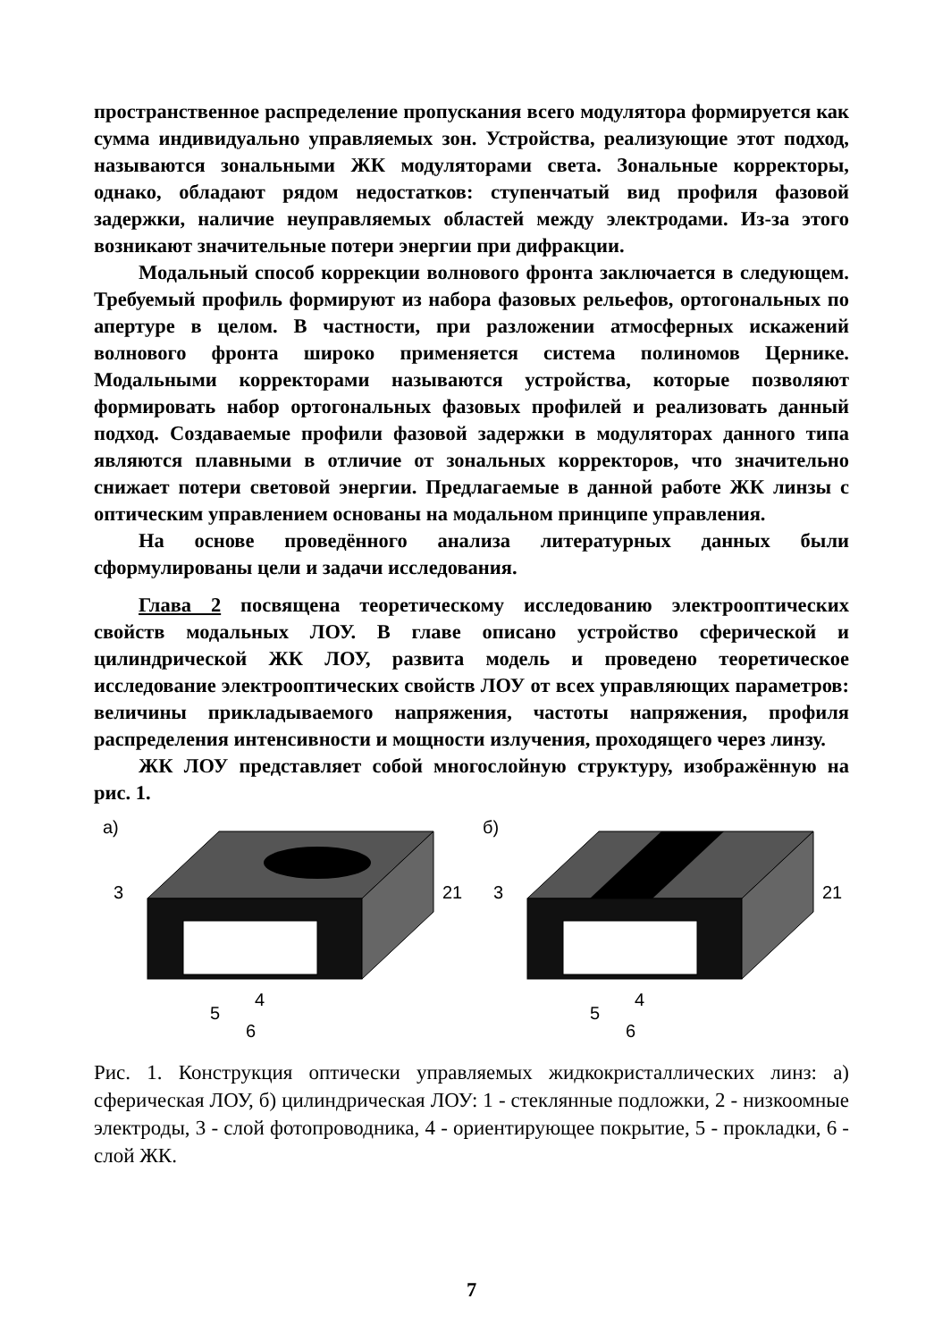пространственное распределение пропускания всего модулятора формируется как сумма индивидуально управляемых зон. Устройства, реализующие этот подход, называются зональными ЖК модуляторами света. Зональные корректоры, однако, обладают рядом недостатков: ступенчатый вид профиля фазовой задержки, наличие неуправляемых областей между электродами. Из-за этого возникают значительные потери энергии при дифракции.
Модальный способ коррекции волнового фронта заключается в следующем. Требуемый профиль формируют из набора фазовых рельефов, ортогональных по апертуре в целом. В частности, при разложении атмосферных искажений волнового фронта широко применяется система полиномов Цернике. Модальными корректорами называются устройства, которые позволяют формировать набор ортогональных фазовых профилей и реализовать данный подход. Создаваемые профили фазовой задержки в модуляторах данного типа являются плавными в отличие от зональных корректоров, что значительно снижает потери световой энергии. Предлагаемые в данной работе ЖК линзы с оптическим управлением основаны на модальном принципе управления.
На основе проведённого анализа литературных данных были сформулированы цели и задачи исследования.
Глава 2 посвящена теоретическому исследованию электрооптических свойств модальных ЛОУ. В главе описано устройство сферической и цилиндрической ЖК ЛОУ, развита модель и проведено теоретическое исследование электрооптических свойств ЛОУ от всех управляющих параметров: величины прикладываемого напряжения, частоты напряжения, профиля распределения интенсивности и мощности излучения, проходящего через линзу.
ЖК ЛОУ представляет собой многослойную структуру, изображённую на рис. 1.
а)
3
21
5
4
6
б)
3
21
5
4
6
Рис. 1. Конструкция оптически управляемых жидкокристаллических линз: а) сферическая ЛОУ, б) цилиндрическая ЛОУ: 1 - стеклянные подложки, 2 - низкоомные электроды, 3 - слой фотопроводника, 4 - ориентирующее покрытие, 5 - прокладки, 6 - слой ЖК.
7